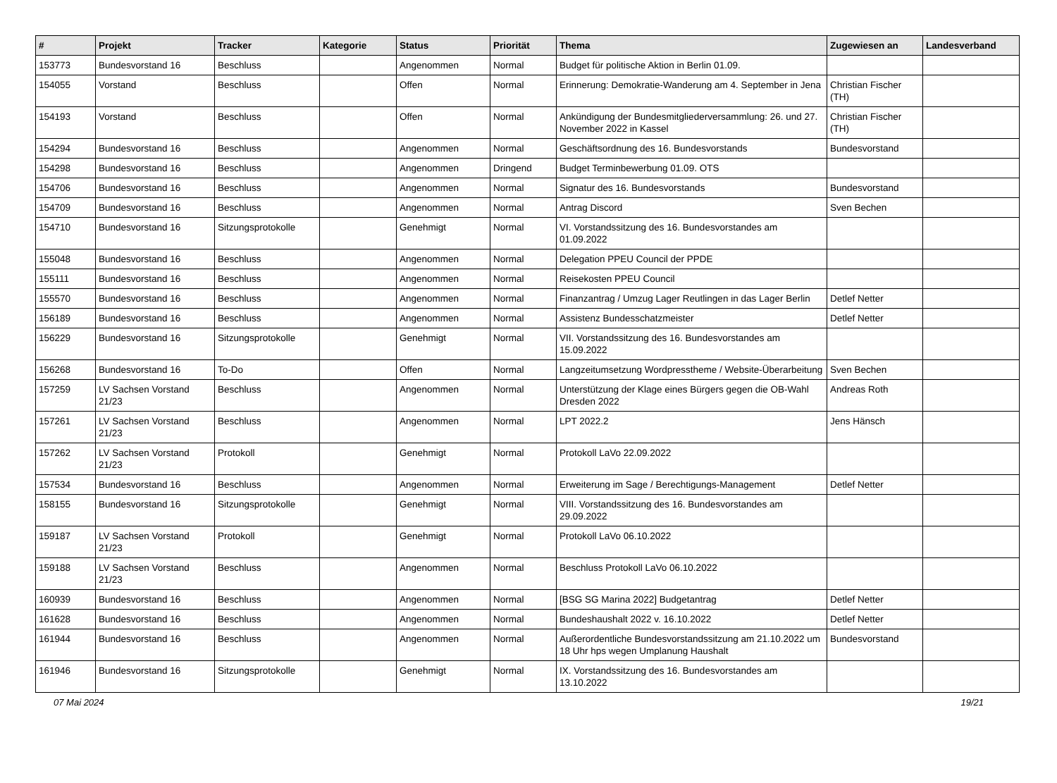| # | Projekt | Tracker | Kategorie | Status | Priorität | Thema | Zugewiesen an | Landesverband |
| --- | --- | --- | --- | --- | --- | --- | --- | --- |
| 153773 | Bundesvorstand 16 | Beschluss | | Angenommen | Normal | Budget für politische Aktion in Berlin 01.09. | | |
| 154055 | Vorstand | Beschluss | | Offen | Normal | Erinnerung: Demokratie-Wanderung am 4. September in Jena | Christian Fischer (TH) | |
| 154193 | Vorstand | Beschluss | | Offen | Normal | Ankündigung der Bundesmitgliederversammlung: 26. und 27. November 2022 in Kassel | Christian Fischer (TH) | |
| 154294 | Bundesvorstand 16 | Beschluss | | Angenommen | Normal | Geschäftsordnung des 16. Bundesvorstands | Bundesvorstand | |
| 154298 | Bundesvorstand 16 | Beschluss | | Angenommen | Dringend | Budget Terminbewerbung 01.09. OTS | | |
| 154706 | Bundesvorstand 16 | Beschluss | | Angenommen | Normal | Signatur des 16. Bundesvorstands | Bundesvorstand | |
| 154709 | Bundesvorstand 16 | Beschluss | | Angenommen | Normal | Antrag Discord | Sven Bechen | |
| 154710 | Bundesvorstand 16 | Sitzungsprotokolle | | Genehmigt | Normal | VI. Vorstandssitzung des 16. Bundesvorstandes am 01.09.2022 | | |
| 155048 | Bundesvorstand 16 | Beschluss | | Angenommen | Normal | Delegation PPEU Council der PPDE | | |
| 155111 | Bundesvorstand 16 | Beschluss | | Angenommen | Normal | Reisekosten PPEU Council | | |
| 155570 | Bundesvorstand 16 | Beschluss | | Angenommen | Normal | Finanzantrag / Umzug Lager Reutlingen in das Lager Berlin | Detlef Netter | |
| 156189 | Bundesvorstand 16 | Beschluss | | Angenommen | Normal | Assistenz Bundesschatzmeister | Detlef Netter | |
| 156229 | Bundesvorstand 16 | Sitzungsprotokolle | | Genehmigt | Normal | VII. Vorstandssitzung des 16. Bundesvorstandes am 15.09.2022 | | |
| 156268 | Bundesvorstand 16 | To-Do | | Offen | Normal | Langzeitumsetzung Wordpresstheme / Website-Überarbeitung | Sven Bechen | |
| 157259 | LV Sachsen Vorstand 21/23 | Beschluss | | Angenommen | Normal | Unterstützung der Klage eines Bürgers gegen die OB-Wahl Dresden 2022 | Andreas Roth | |
| 157261 | LV Sachsen Vorstand 21/23 | Beschluss | | Angenommen | Normal | LPT 2022.2 | Jens Hänsch | |
| 157262 | LV Sachsen Vorstand 21/23 | Protokoll | | Genehmigt | Normal | Protokoll LaVo 22.09.2022 | | |
| 157534 | Bundesvorstand 16 | Beschluss | | Angenommen | Normal | Erweiterung im Sage / Berechtigungs-Management | Detlef Netter | |
| 158155 | Bundesvorstand 16 | Sitzungsprotokolle | | Genehmigt | Normal | VIII. Vorstandssitzung des 16. Bundesvorstandes am 29.09.2022 | | |
| 159187 | LV Sachsen Vorstand 21/23 | Protokoll | | Genehmigt | Normal | Protokoll LaVo 06.10.2022 | | |
| 159188 | LV Sachsen Vorstand 21/23 | Beschluss | | Angenommen | Normal | Beschluss Protokoll LaVo 06.10.2022 | | |
| 160939 | Bundesvorstand 16 | Beschluss | | Angenommen | Normal | [BSG SG Marina 2022] Budgetantrag | Detlef Netter | |
| 161628 | Bundesvorstand 16 | Beschluss | | Angenommen | Normal | Bundeshaushalt 2022 v. 16.10.2022 | Detlef Netter | |
| 161944 | Bundesvorstand 16 | Beschluss | | Angenommen | Normal | Außerordentliche Bundesvorstandssitzung am 21.10.2022 um 18 Uhr hps wegen Umplanung Haushalt | Bundesvorstand | |
| 161946 | Bundesvorstand 16 | Sitzungsprotokolle | | Genehmigt | Normal | IX. Vorstandssitzung des 16. Bundesvorstandes am 13.10.2022 | | |
07 Mai 2024 19/21